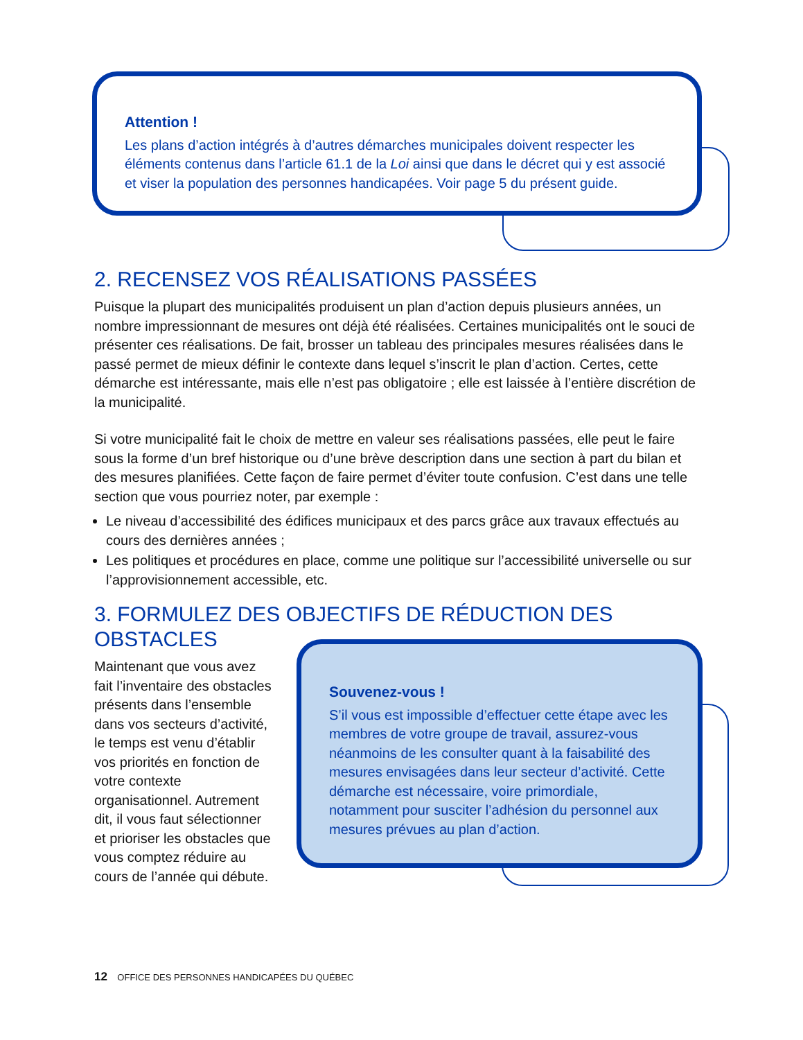Attention !
Les plans d’action intégrés à d’autres démarches municipales doivent respecter les éléments contenus dans l’article 61.1 de la Loi ainsi que dans le décret qui y est associé et viser la population des personnes handicapées. Voir page 5 du présent guide.
2. RECENSEZ VOS RÉALISATIONS PASSÉES
Puisque la plupart des municipalités produisent un plan d’action depuis plusieurs années, un nombre impressionnant de mesures ont déjà été réalisées. Certaines municipalités ont le souci de présenter ces réalisations. De fait, brosser un tableau des principales mesures réalisées dans le passé permet de mieux définir le contexte dans lequel s’inscrit le plan d’action. Certes, cette démarche est intéressante, mais elle n’est pas obligatoire ; elle est laissée à l’entière discrétion de la municipalité.
Si votre municipalité fait le choix de mettre en valeur ses réalisations passées, elle peut le faire sous la forme d’un bref historique ou d’une brève description dans une section à part du bilan et des mesures planifiées. Cette façon de faire permet d’éviter toute confusion. C’est dans une telle section que vous pourriez noter, par exemple :
Le niveau d’accessibilité des édifices municipaux et des parcs grâce aux travaux effectués au cours des dernières années ;
Les politiques et procédures en place, comme une politique sur l’accessibilité universelle ou sur l’approvisionnement accessible, etc.
3. FORMULEZ DES OBJECTIFS DE RÉDUCTION DES OBSTACLES
Maintenant que vous avez fait l’inventaire des obstacles présents dans l’ensemble dans vos secteurs d’activité, le temps est venu d’établir vos priorités en fonction de votre contexte organisationnel. Autrement dit, il vous faut sélectionner et prioriser les obstacles que vous comptez réduire au cours de l’année qui débute.
Souvenez-vous !
S’il vous est impossible d’effectuer cette étape avec les membres de votre groupe de travail, assurez-vous néanmoins de les consulter quant à la faisabilité des mesures envisagées dans leur secteur d’activité. Cette démarche est nécessaire, voire primordiale, notamment pour susciter l’adhésion du personnel aux mesures prévues au plan d’action.
12 OFFICE DES PERSONNES HANDICAPÉES DU QUÉBEC